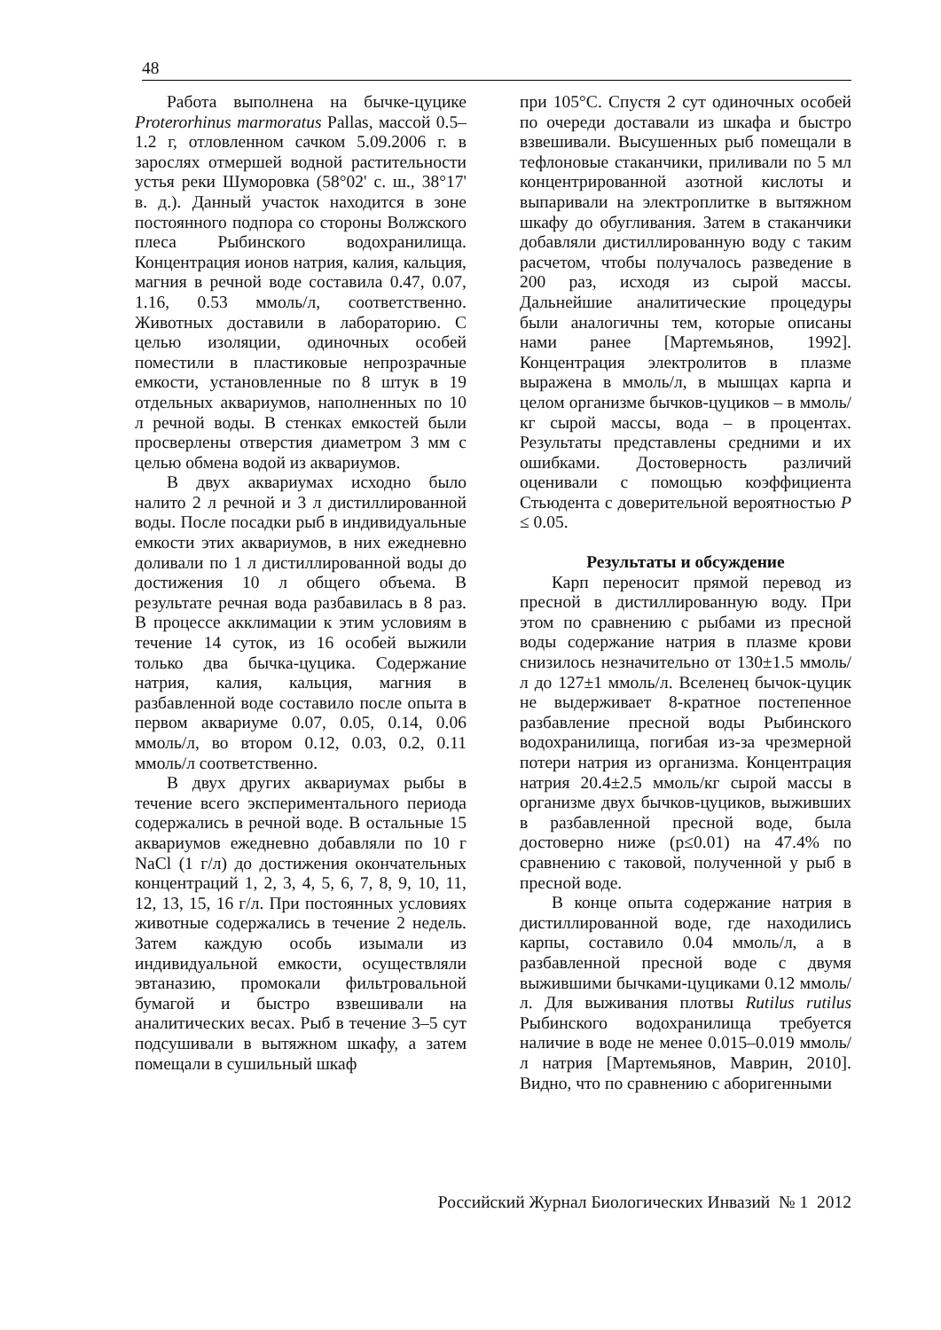48
Работа выполнена на бычке-цуцике Proterorhinus marmoratus Pallas, массой 0.5–1.2 г, отловленном сачком 5.09.2006 г. в зарослях отмершей водной растительности устья реки Шуморовка (58°02' с. ш., 38°17' в. д.). Данный участок находится в зоне постоянного подпора со стороны Волжского плеса Рыбинского водохранилища. Концентрация ионов натрия, калия, кальция, магния в речной воде составила 0.47, 0.07, 1.16, 0.53 ммоль/л, соответственно. Животных доставили в лабораторию. С целью изоляции, одиночных особей поместили в пластиковые непрозрачные емкости, установленные по 8 штук в 19 отдельных аквариумов, наполненных по 10 л речной воды. В стенках емкостей были просверлены отверстия диаметром 3 мм с целью обмена водой из аквариумов.
В двух аквариумах исходно было налито 2 л речной и 3 л дистиллированной воды. После посадки рыб в индивидуальные емкости этих аквариумов, в них ежедневно доливали по 1 л дистиллированной воды до достижения 10 л общего объема. В результате речная вода разбавилась в 8 раз. В процессе акклимации к этим условиям в течение 14 суток, из 16 особей выжили только два бычка-цуцика. Содержание натрия, калия, кальция, магния в разбавленной воде составило после опыта в первом аквариуме 0.07, 0.05, 0.14, 0.06 ммоль/л, во втором 0.12, 0.03, 0.2, 0.11 ммоль/л соответственно.
В двух других аквариумах рыбы в течение всего экспериментального периода содержались в речной воде. В остальные 15 аквариумов ежедневно добавляли по 10 г NaCl (1 г/л) до достижения окончательных концентраций 1, 2, 3, 4, 5, 6, 7, 8, 9, 10, 11, 12, 13, 15, 16 г/л. При постоянных условиях животные содержались в течение 2 недель. Затем каждую особь изымали из индивидуальной емкости, осуществляли эвтаназию, промокали фильтровальной бумагой и быстро взвешивали на аналитических весах. Рыб в течение 3–5 сут подсушивали в вытяжном шкафу, а затем помещали в сушильный шкаф
при 105°С. Спустя 2 сут одиночных особей по очереди доставали из шкафа и быстро взвешивали. Высушенных рыб помещали в тефлоновые стаканчики, приливали по 5 мл концентрированной азотной кислоты и выпаривали на электроплитке в вытяжном шкафу до обугливания. Затем в стаканчики добавляли дистиллированную воду с таким расчетом, чтобы получалось разведение в 200 раз, исходя из сырой массы. Дальнейшие аналитические процедуры были аналогичны тем, которые описаны нами ранее [Мартемьянов, 1992]. Концентрация электролитов в плазме выражена в ммоль/л, в мышцах карпа и целом организме бычков-цуциков – в ммоль/кг сырой массы, вода – в процентах. Результаты представлены средними и их ошибками. Достоверность различий оценивали с помощью коэффициента Стьюдента с доверительной вероятностью P ≤ 0.05.
Результаты и обсуждение
Карп переносит прямой перевод из пресной в дистиллированную воду. При этом по сравнению с рыбами из пресной воды содержание натрия в плазме крови снизилось незначительно от 130±1.5 ммоль/л до 127±1 ммоль/л. Вселенец бычок-цуцик не выдерживает 8-кратное постепенное разбавление пресной воды Рыбинского водохранилища, погибая из-за чрезмерной потери натрия из организма. Концентрация натрия 20.4±2.5 ммоль/кг сырой массы в организме двух бычков-цуциков, выживших в разбавленной пресной воде, была достоверно ниже (p≤0.01) на 47.4% по сравнению с таковой, полученной у рыб в пресной воде.
В конце опыта содержание натрия в дистиллированной воде, где находились карпы, составило 0.04 ммоль/л, а в разбавленной пресной воде с двумя выжившими бычками-цуциками 0.12 ммоль/л. Для выживания плотвы Rutilus rutilus Рыбинского водохранилища требуется наличие в воде не менее 0.015–0.019 ммоль/л натрия [Мартемьянов, Маврин, 2010]. Видно, что по сравнению с аборигенными
Российский Журнал Биологических Инвазий № 1 2012